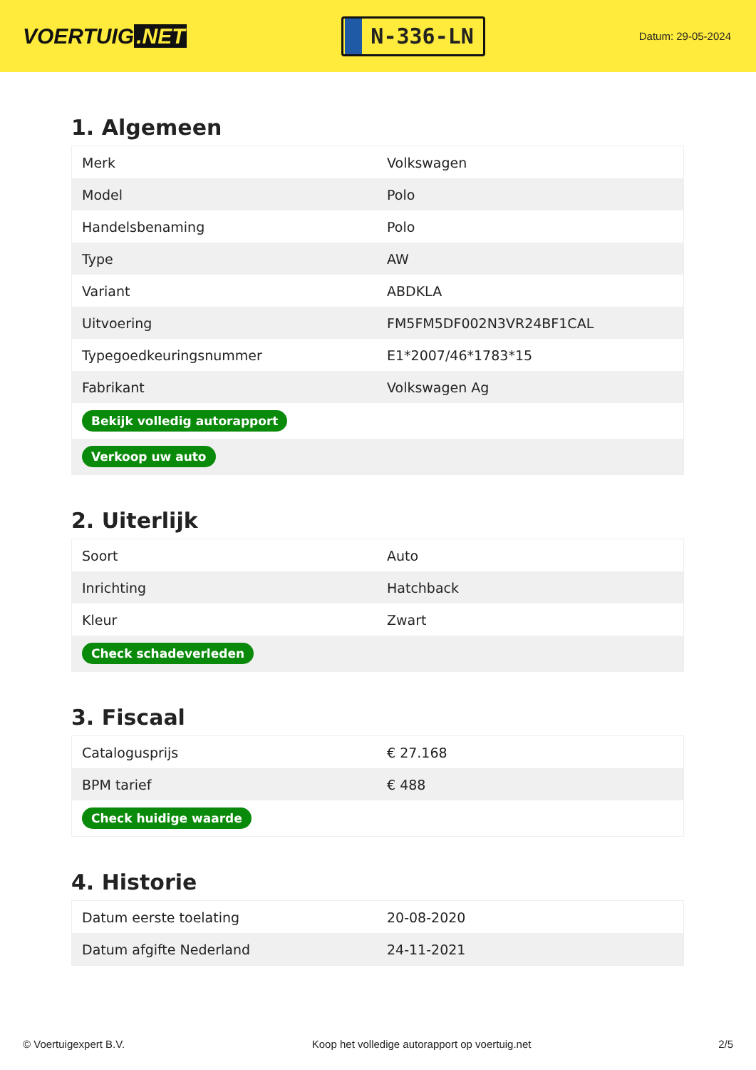VOERTUIG.NET
N-336-LN
Datum: 29-05-2024
1. Algemeen
| Merk | Volkswagen |
| Model | Polo |
| Handelsbenaming | Polo |
| Type | AW |
| Variant | ABDKLA |
| Uitvoering | FM5FM5DF002N3VR24BF1CAL |
| Typegoedkeuringsnummer | E1*2007/46*1783*15 |
| Fabrikant | Volkswagen Ag |
| Bekijk volledig autorapport | |
| Verkoop uw auto | |
2. Uiterlijk
| Soort | Auto |
| Inrichting | Hatchback |
| Kleur | Zwart |
| Check schadeverleden | |
3. Fiscaal
| Catalogusprijs | € 27.168 |
| BPM tarief | € 488 |
| Check huidige waarde | |
4. Historie
| Datum eerste toelating | 20-08-2020 |
| Datum afgifte Nederland | 24-11-2021 |
© Voertuigexpert B.V. Koop het volledige autorapport op voertuig.net 2/5